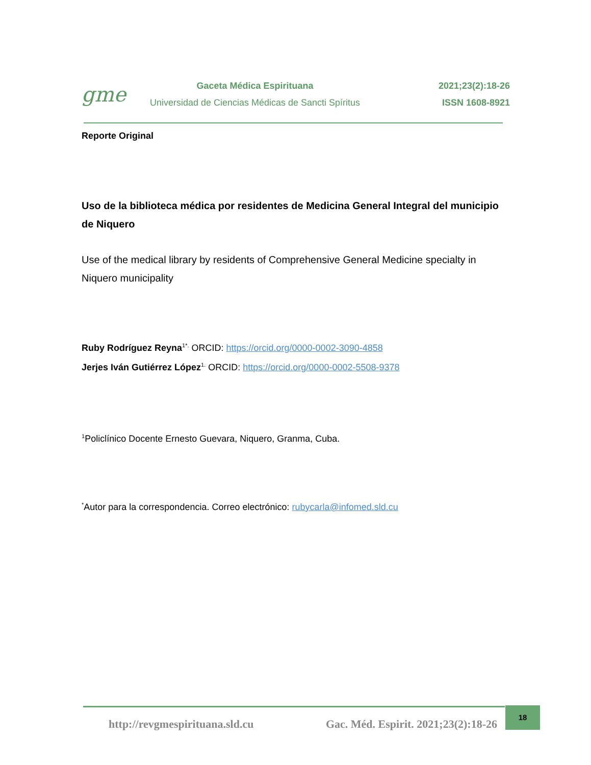gme
Gaceta Médica Espirituana
Universidad de Ciencias Médicas de Sancti Spíritus
2021;23(2):18-26
ISSN 1608-8921
Reporte Original
Uso de la biblioteca médica por residentes de Medicina General Integral del municipio de Niquero
Use of the medical library by residents of Comprehensive General Medicine specialty in Niquero municipality
Ruby Rodríguez Reyna<sup>1*.</sup> ORCID: https://orcid.org/0000-0002-3090-4858
Jerjes Iván Gutiérrez López<sup>1.</sup> ORCID: https://orcid.org/0000-0002-5508-9378
<sup>1</sup> Policlínico Docente Ernesto Guevara, Niquero, Granma, Cuba.
<sup>*</sup> Autor para la correspondencia. Correo electrónico: rubycarla@infomed.sld.cu
http://revgmespirituana.sld.cu Gac. Méd. Espirit. 2021;23(2):18-26 18